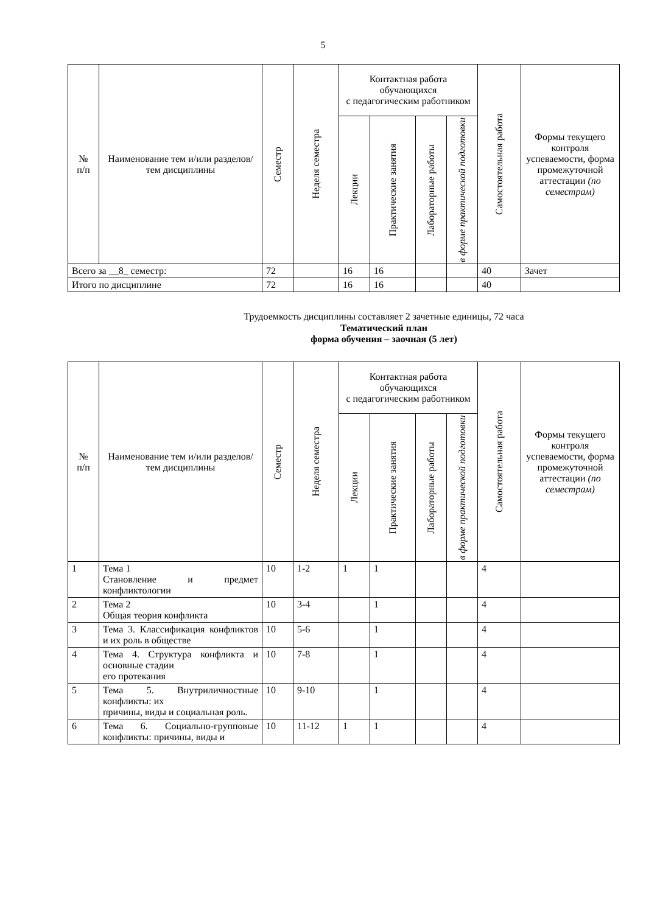5
| № п/п | Наименование тем и/или разделов/тем дисциплины | Семестр | Неделя семестра | Контактная работа обучающихся с педагогическим работником | | | | Самостоятельная работа | Формы текущего контроля успеваемости, форма промежуточной аттестации (по семестрам) |
| --- | --- | --- | --- | --- | --- | --- | --- | --- | --- |
| | | | | Лекции | Практические занятия | Лабораторные работы | в форме практической подготовки | | |
| Всего за __8_ семестр: | | 72 | | 16 | 16 | | | 40 | Зачет |
| Итого по дисциплине | | 72 | | 16 | 16 | | | 40 | |
Трудоемкость дисциплины составляет 2 зачетные единицы, 72 часа
Тематический план
форма обучения – заочная (5 лет)
| № п/п | Наименование тем и/или разделов/тем дисциплины | Семестр | Неделя семестра | Контактная работа обучающихся с педагогическим работником | | | | Самостоятельная работа | Формы текущего контроля успеваемости, форма промежуточной аттестации (по семестрам) |
| --- | --- | --- | --- | --- | --- | --- | --- | --- | --- |
| | | | | Лекции | Практические занятия | Лабораторные работы | в форме практической подготовки | | |
| 1 | Тема 1 Становление и предмет конфликтологии | 10 | 1-2 | 1 | 1 | | | 4 | |
| 2 | Тема 2 Общая теория конфликта | 10 | 3-4 | | 1 | | | 4 | |
| 3 | Тема 3. Классификация конфликтов и их роль в обществе | 10 | 5-6 | | 1 | | | 4 | |
| 4 | Тема 4. Структура конфликта и основные стадии его протекания | 10 | 7-8 | | 1 | | | 4 | |
| 5 | Тема 5. Внутриличностные конфликты: их причины, виды и социальная роль. | 10 | 9-10 | | 1 | | | 4 | |
| 6 | Тема 6. Социально-групповые конфликты: причины, виды и | 10 | 11-12 | 1 | 1 | | | 4 | |